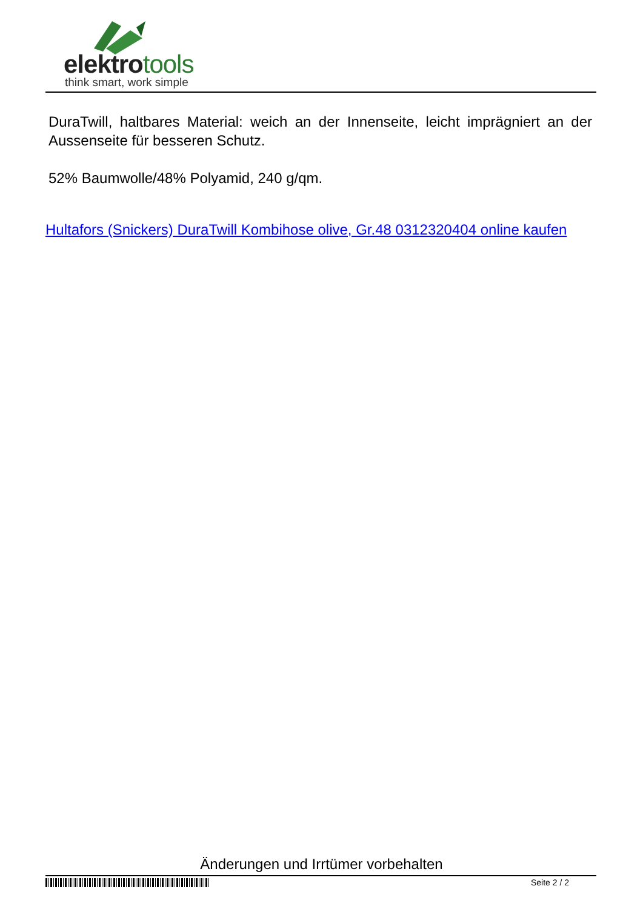elektrotools
think smart, work simple
DuraTwill, haltbares Material: weich an der Innenseite, leicht imprägniert an der Aussenseite für besseren Schutz.
52% Baumwolle/48% Polyamid, 240 g/qm.
Hultafors (Snickers) DuraTwill Kombihose olive, Gr.48 0312320404 online kaufen
Änderungen und Irrtümer vorbehalten
Seite 2 / 2